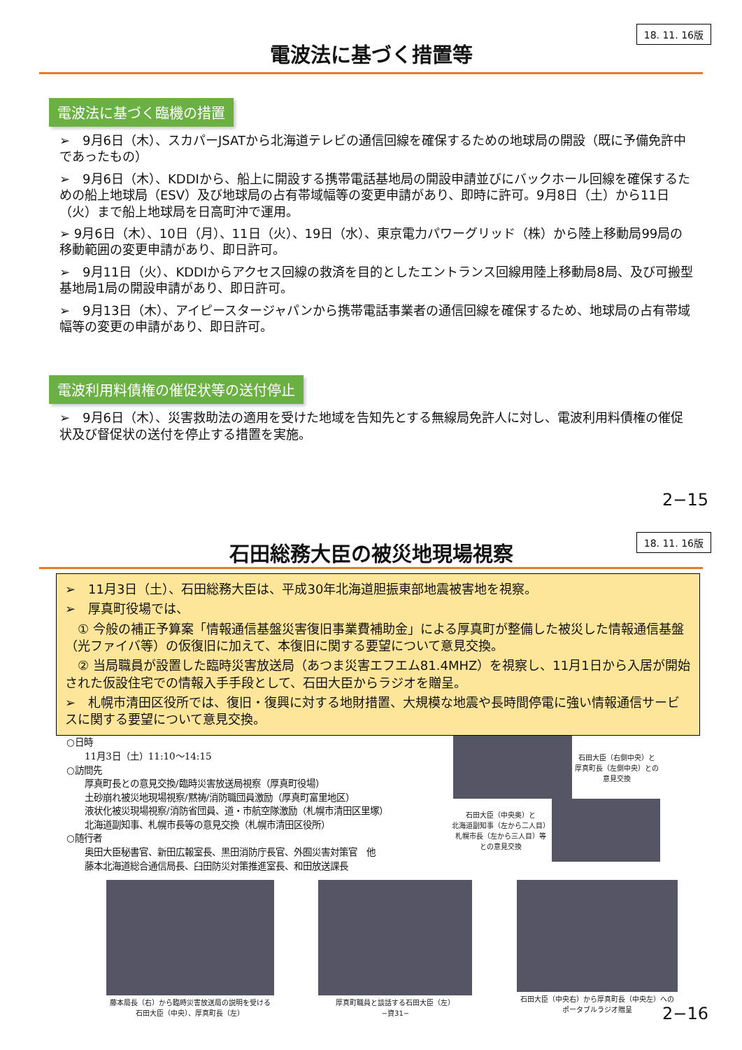18. 11. 16版
電波法に基づく措置等
電波法に基づく臨機の措置
➢　9月6日（木）、スカパーJSATから北海道テレビの通信回線を確保するための地球局の開設（既に予備免許中であったもの）
➢　9月6日（木）、KDDIから、船上に開設する携帯電話基地局の開設申請並びにバックホール回線を確保するための船上地球局（ESV）及び地球局の占有帯域幅等の変更申請があり、即時に許可。9月8日（土）から11日（火）まで船上地球局を日高町沖で運用。
➢ 9月6日（木）、10日（月）、11日（火）、19日（水）、東京電力パワーグリッド（株）から陸上移動局99局の移動範囲の変更申請があり、即日許可。
➢　9月11日（火）、KDDIからアクセス回線の救済を目的としたエントランス回線用陸上移動局8局、及び可搬型基地局1局の開設申請があり、即日許可。
➢　9月13日（木）、アイピースタージャパンから携帯電話事業者の通信回線を確保するため、地球局の占有帯域幅等の変更の申請があり、即日許可。
電波利用料債権の催促状等の送付停止
➢　9月6日（木）、災害救助法の適用を受けた地域を告知先とする無線局免許人に対し、電波利用料債権の催促状及び督促状の送付を停止する措置を実施。
2−15
18. 11. 16版
石田総務大臣の被災地現場視察
➢　11月3日（土）、石田総務大臣は、平成30年北海道胆振東部地震被害地を視察。
➢　厚真町役場では、
　① 今般の補正予算案「情報通信基盤災害復旧事業費補助金」による厚真町が整備した被災した情報通信基盤（光ファイバ等）の仮復旧に加えて、本復旧に関する要望について意見交換。
　② 当局職員が設置した臨時災害放送局（あつま災害エフエム81.4MHZ）を視察し、11月1日から入居が開始された仮設住宅での情報入手手段として、石田大臣からラジオを贈呈。
➢　札幌市清田区役所では、復旧・復興に対する地財措置、大規模な地震や長時間停電に強い情報通信サービスに関する要望について意見交換。
○日時
　　11月3日（土）11:10〜14:15
○訪問先
　　厚真町長との意見交換/臨時災害放送局視察（厚真町役場）
　　土砂崩れ被災地現場視察/黙祷/消防職団員激励（厚真町富里地区）
　　液状化被災現場視察/消防省団員、道・市航空隊激励（札幌市清田区里塚）
　　北海道副知事、札幌市長等の意見交換（札幌市清田区役所）
○随行者
　　奥田大臣秘書官、新田広報室長、黒田消防庁長官、外囿災害対策官　他
　　藤本北海道総合通信局長、臼田防災対策推進室長、和田放送課長
石田大臣（右側中央）と
厚真町長（左側中央）との
意見交換
石田大臣（中央奥）と
北海道副知事（左から二人目）
札幌市長（左から三人目）等
との意見交換
藤本局長（右）から臨時災害放送局の説明を受ける
石田大臣（中央）、厚真町長（左）
厚真町職員と談話する石田大臣（左）
−資31−
石田大臣（中央右）から厚真町長（中央左）への
ポータブルラジオ贈呈
2−16